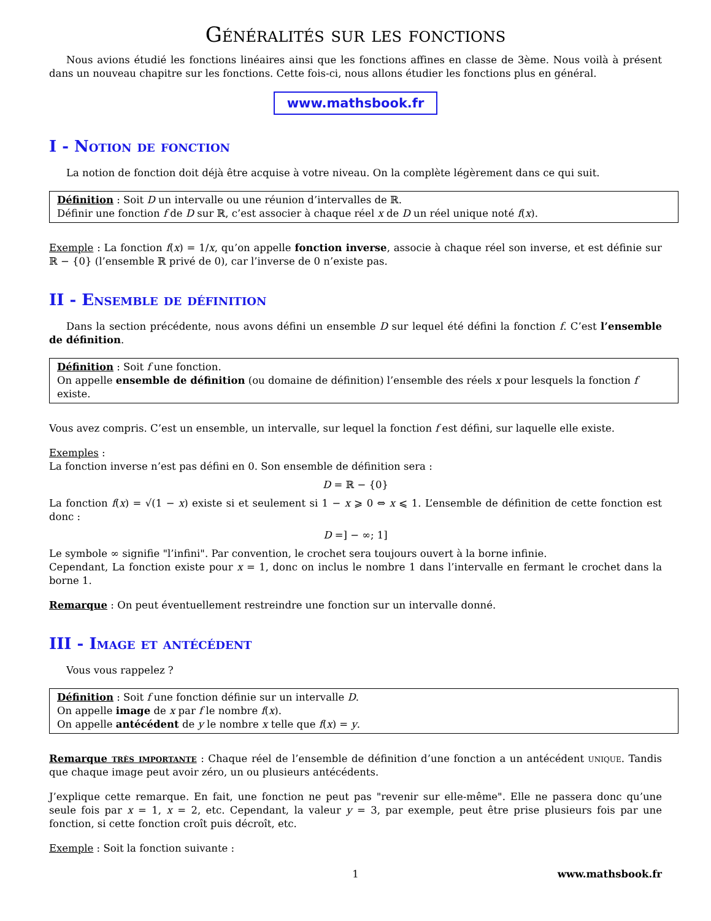Généralités sur les fonctions
Nous avions étudié les fonctions linéaires ainsi que les fonctions affines en classe de 3ème. Nous voilà à présent dans un nouveau chapitre sur les fonctions. Cette fois-ci, nous allons étudier les fonctions plus en général.
www.mathsbook.fr
I - Notion de fonction
La notion de fonction doit déjà être acquise à votre niveau. On la complète légèrement dans ce qui suit.
Définition : Soit D un intervalle ou une réunion d’intervalles de ℝ.
Définir une fonction f de D sur ℝ, c’est associer à chaque réel x de D un réel unique noté f(x).
Exemple : La fonction f(x) = 1/x, qu’on appelle fonction inverse, associe à chaque réel son inverse, et est définie sur ℝ − {0} (l’ensemble ℝ privé de 0), car l’inverse de 0 n’existe pas.
II - Ensemble de définition
Dans la section précédente, nous avons défini un ensemble D sur lequel été défini la fonction f. C’est l’ensemble de définition.
Définition : Soit f une fonction.
On appelle ensemble de définition (ou domaine de définition) l’ensemble des réels x pour lesquels la fonction f existe.
Vous avez compris. C’est un ensemble, un intervalle, sur lequel la fonction f est défini, sur laquelle elle existe.
Exemples :
La fonction inverse n’est pas défini en 0. Son ensemble de définition sera :
D = ℝ − {0}
La fonction f(x) = √(1 − x) existe si et seulement si 1 − x ⩾ 0 ⇔ x ⩽ 1. L’ensemble de définition de cette fonction est donc :
D =] − ∞; 1]
Le symbole ∞ signifie "l’infini". Par convention, le crochet sera toujours ouvert à la borne infinie.
Cependant, La fonction existe pour x = 1, donc on inclus le nombre 1 dans l’intervalle en fermant le crochet dans la borne 1.
Remarque : On peut éventuellement restreindre une fonction sur un intervalle donné.
III - Image et antécédent
Vous vous rappelez ?
Définition : Soit f une fonction définie sur un intervalle D.
On appelle image de x par f le nombre f(x).
On appelle antécédent de y le nombre x telle que f(x) = y.
Remarque très importante : Chaque réel de l’ensemble de définition d’une fonction a un antécédent unique. Tandis que chaque image peut avoir zéro, un ou plusieurs antécédents.
J’explique cette remarque. En fait, une fonction ne peut pas "revenir sur elle-même". Elle ne passera donc qu’une seule fois par x = 1, x = 2, etc. Cependant, la valeur y = 3, par exemple, peut être prise plusieurs fois par une fonction, si cette fonction croît puis décroît, etc.
Exemple : Soit la fonction suivante :
1 www.mathsbook.fr